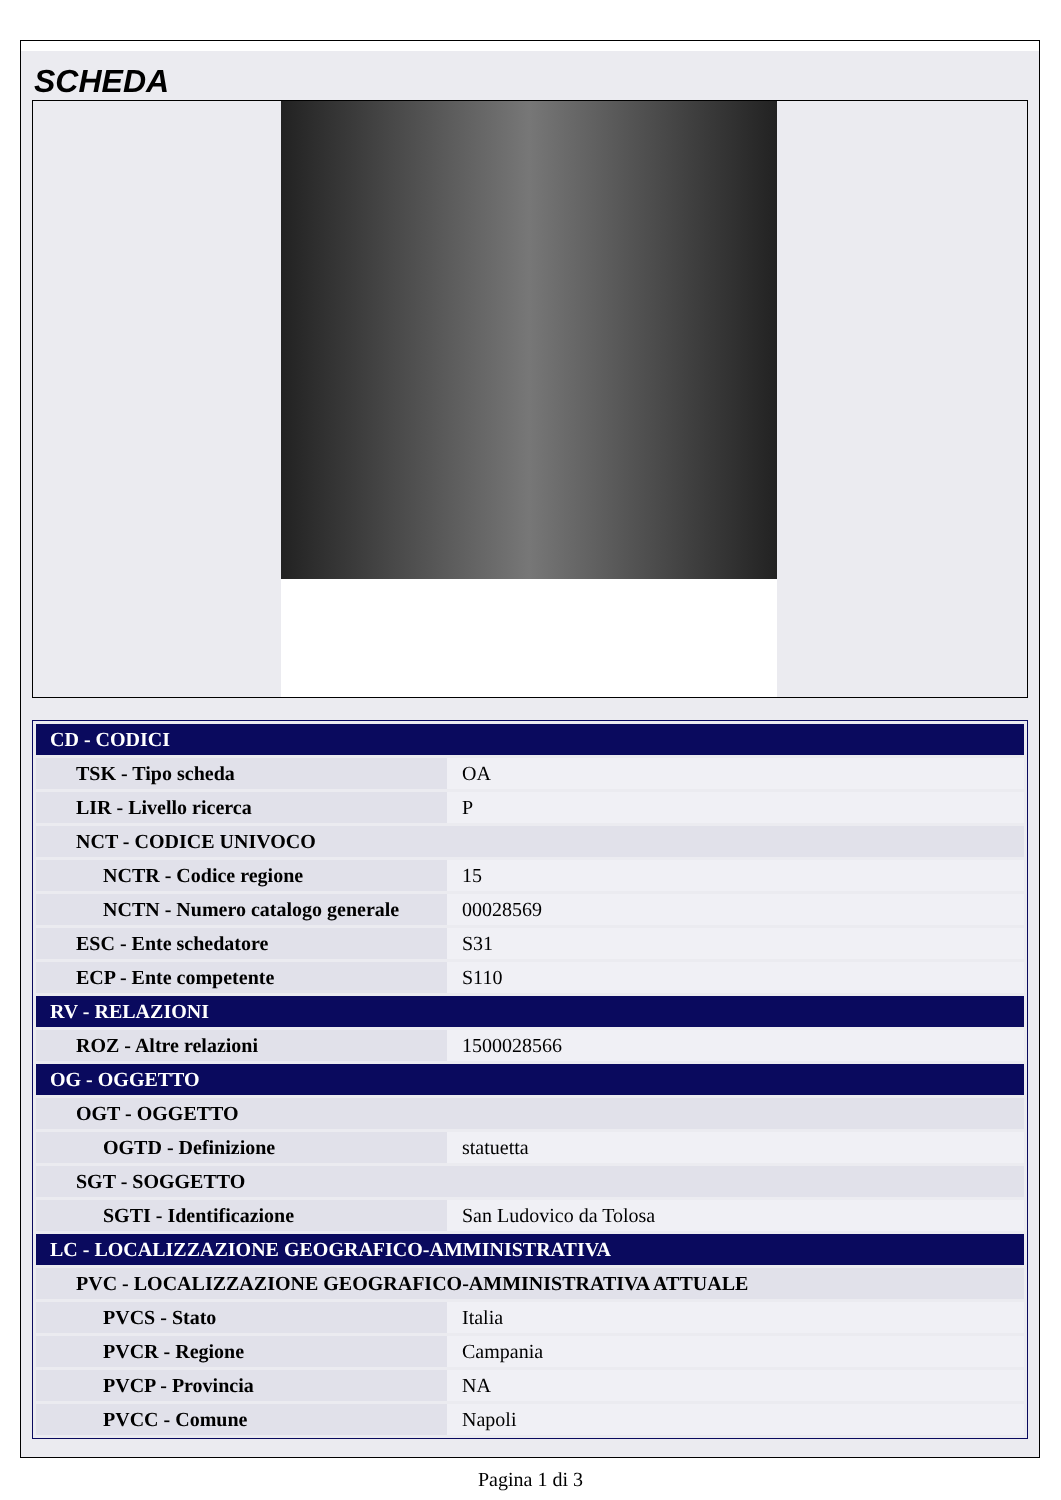SCHEDA
| CD - CODICI | |
| TSK - Tipo scheda | OA |
| LIR - Livello ricerca | P |
| NCT - CODICE UNIVOCO | |
| NCTR - Codice regione | 15 |
| NCTN - Numero catalogo generale | 00028569 |
| ESC - Ente schedatore | S31 |
| ECP - Ente competente | S110 |
| RV - RELAZIONI | |
| ROZ - Altre relazioni | 1500028566 |
| OG - OGGETTO | |
| OGT - OGGETTO | |
| OGTD - Definizione | statuetta |
| SGT - SOGGETTO | |
| SGTI - Identificazione | San Ludovico da Tolosa |
| LC - LOCALIZZAZIONE GEOGRAFICO-AMMINISTRATIVA | |
| PVC - LOCALIZZAZIONE GEOGRAFICO-AMMINISTRATIVA ATTUALE | |
| PVCS - Stato | Italia |
| PVCR - Regione | Campania |
| PVCP - Provincia | NA |
| PVCC - Comune | Napoli |
Pagina 1 di 3